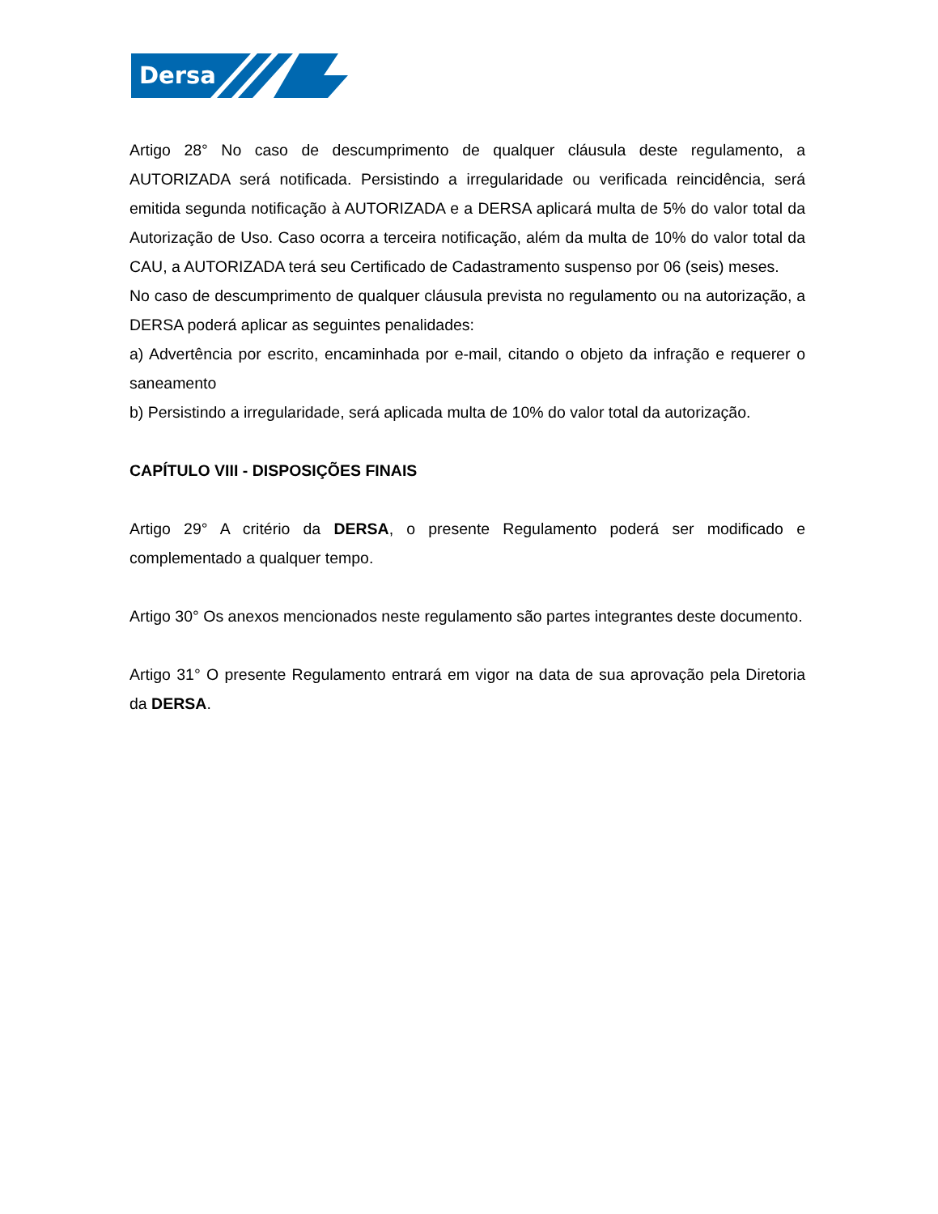Dersa
Artigo 28° No caso de descumprimento de qualquer cláusula deste regulamento, a AUTORIZADA será notificada. Persistindo a irregularidade ou verificada reincidência, será emitida segunda notificação à AUTORIZADA e a DERSA aplicará multa de 5% do valor total da Autorização de Uso. Caso ocorra a terceira notificação, além da multa de 10% do valor total da CAU, a AUTORIZADA terá seu Certificado de Cadastramento suspenso por 06 (seis) meses.
No caso de descumprimento de qualquer cláusula prevista no regulamento ou na autorização, a DERSA poderá aplicar as seguintes penalidades:
a) Advertência por escrito, encaminhada por e-mail, citando o objeto da infração e requerer o saneamento
b) Persistindo a irregularidade, será aplicada multa de 10% do valor total da autorização.
CAPÍTULO VIII - DISPOSIÇÕES FINAIS
Artigo 29° A critério da DERSA, o presente Regulamento poderá ser modificado e complementado a qualquer tempo.
Artigo 30° Os anexos mencionados neste regulamento são partes integrantes deste documento.
Artigo 31° O presente Regulamento entrará em vigor na data de sua aprovação pela Diretoria da DERSA.